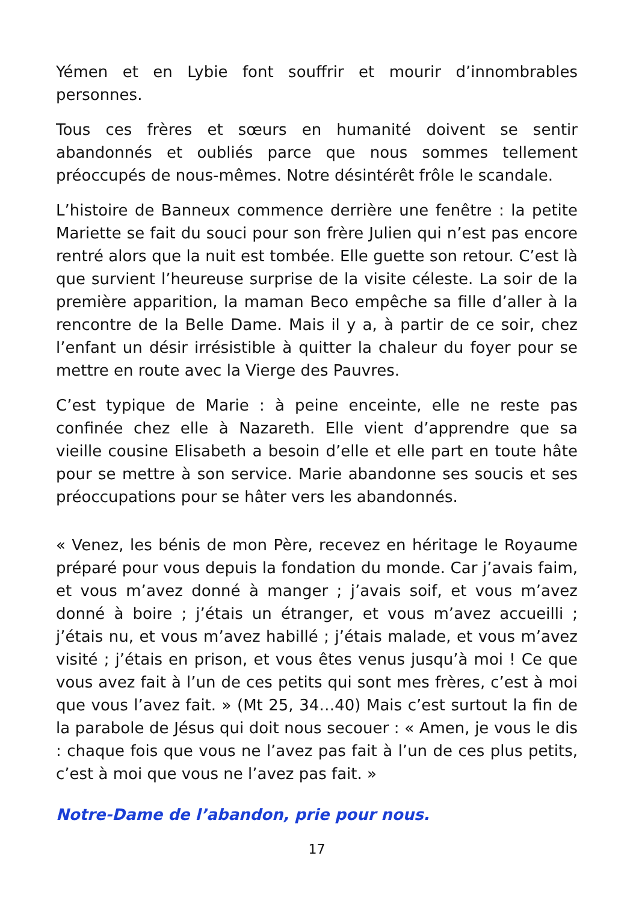Yémen et en Lybie font souffrir et mourir d’innombrables personnes.
Tous ces frères et sœurs en humanité doivent se sentir abandonnés et oubliés parce que nous sommes tellement préoccupés de nous-mêmes. Notre désintérêt frôle le scandale.
L’histoire de Banneux commence derrière une fenêtre : la petite Mariette se fait du souci pour son frère Julien qui n’est pas encore rentré alors que la nuit est tombée. Elle guette son retour. C’est là que survient l’heureuse surprise de la visite céleste. La soir de la première apparition, la maman Beco empêche sa fille d’aller à la rencontre de la Belle Dame. Mais il y a, à partir de ce soir, chez l’enfant un désir irrésistible à quitter la chaleur du foyer pour se mettre en route avec la Vierge des Pauvres.
C’est typique de Marie : à peine enceinte, elle ne reste pas confinée chez elle à Nazareth. Elle vient d’apprendre que sa vieille cousine Elisabeth a besoin d’elle et elle part en toute hâte pour se mettre à son service. Marie abandonne ses soucis et ses préoccupations pour se hâter vers les abandonnés.
« Venez, les bénis de mon Père, recevez en héritage le Royaume préparé pour vous depuis la fondation du monde. Car j’avais faim, et vous m’avez donné à manger ; j’avais soif, et vous m’avez donné à boire ; j’étais un étranger, et vous m’avez accueilli ; j’étais nu, et vous m’avez habillé ; j’étais malade, et vous m’avez visité ; j’étais en prison, et vous êtes venus jusqu’à moi ! Ce que vous avez fait à l’un de ces petits qui sont mes frères, c’est à moi que vous l’avez fait. » (Mt 25, 34…40) Mais c’est surtout la fin de la parabole de Jésus qui doit nous secouer : « Amen, je vous le dis : chaque fois que vous ne l’avez pas fait à l’un de ces plus petits, c’est à moi que vous ne l’avez pas fait. »
Notre-Dame de l’abandon, prie pour nous.
17